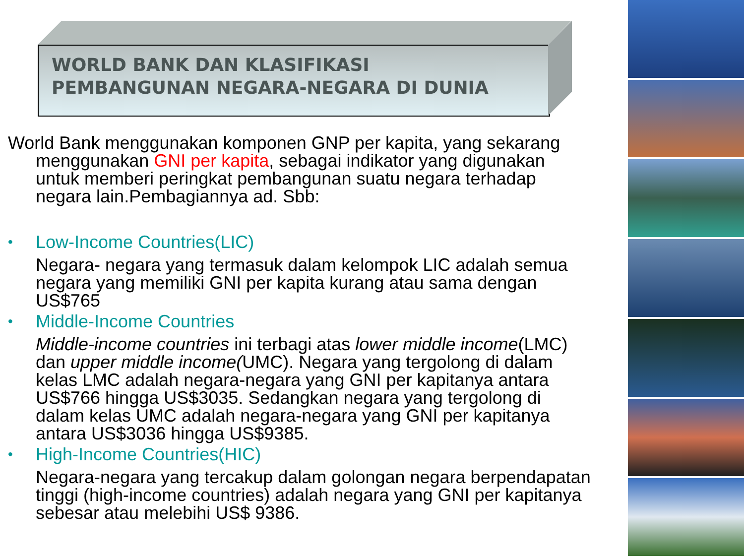WORLD BANK DAN KLASIFIKASI
PEMBANGUNAN NEGARA-NEGARA DI DUNIA
World Bank menggunakan komponen GNP per kapita, yang sekarang menggunakan GNI per kapita, sebagai indikator yang digunakan untuk memberi peringkat pembangunan suatu negara terhadap negara lain.Pembagiannya ad. Sbb:
• Low-Income Countries(LIC)
Negara- negara yang termasuk dalam kelompok LIC adalah semua negara yang memiliki GNI per kapita kurang atau sama dengan US$765
• Middle-Income Countries
Middle-income countries ini terbagi atas lower middle income(LMC) dan upper middle income(UMC). Negara yang tergolong di dalam kelas LMC adalah negara-negara yang GNI per kapitanya antara US$766 hingga US$3035. Sedangkan negara yang tergolong di dalam kelas UMC adalah negara-negara yang GNI per kapitanya antara US$3036 hingga US$9385.
• High-Income Countries(HIC)
Negara-negara yang tercakup dalam golongan negara berpendapatan tinggi (high-income countries) adalah negara yang GNI per kapitanya sebesar atau melebihi US$ 9386.